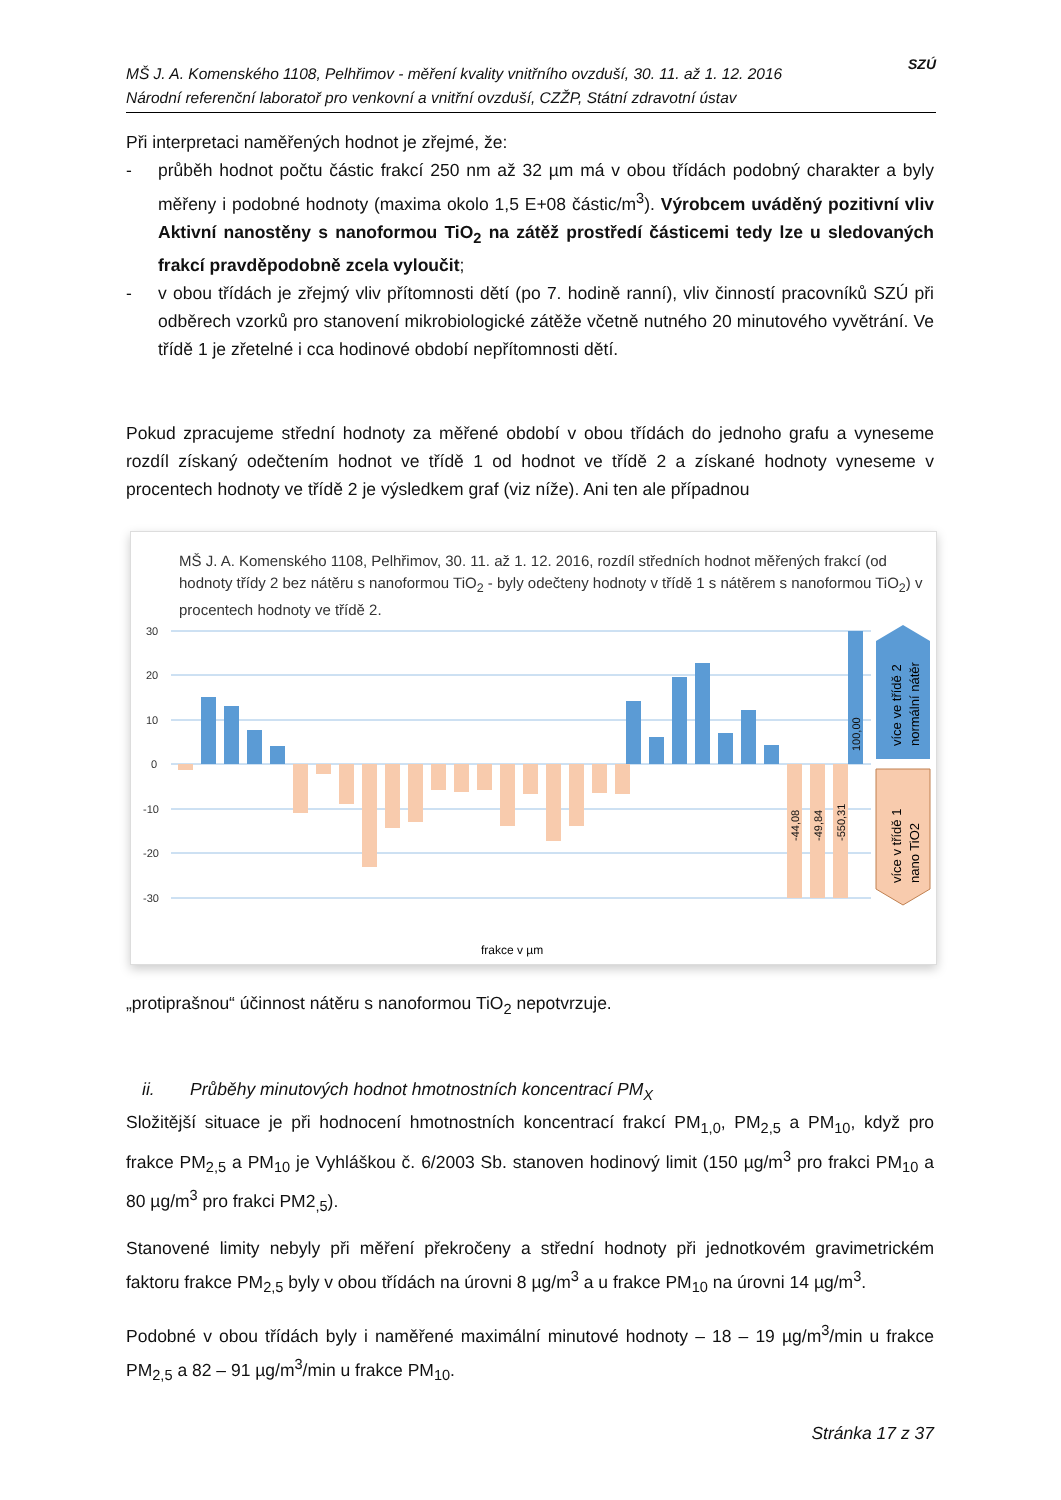MŠ J. A. Komenského 1108, Pelhřimov - měření kvality vnitřního ovzduší, 30. 11. až 1. 12. 2016
Národní referenční laboratoř pro venkovní a vnitřní ovzduší, CZŽP, Státní zdravotní ústav
SZÚ
Při interpretaci naměřených hodnot je zřejmé, že:
- průběh hodnot počtu částic frakcí 250 nm až 32 µm má v obou třídách podobný charakter a byly měřeny i podobné hodnoty (maxima okolo 1,5 E+08 částic/m<sup>3</sup>). Výrobcem uváděný pozitivní vliv Aktivní nanostěny s nanoformou TiO<sub>2</sub> na zátěž prostředí částicemi tedy lze u sledovaných frakcí pravděpodobně zcela vyloučit;
- v obou třídách je zřejmý vliv přítomnosti dětí (po 7. hodině ranní), vliv činností pracovníků SZÚ při odběrech vzorků pro stanovení mikrobiologické zátěže včetně nutného 20 minutového vyvětrání. Ve třídě 1 je zřetelné i cca hodinové období nepřítomnosti dětí.
Pokud zpracujeme střední hodnoty za měřené období v obou třídách do jednoho grafu a vyneseme rozdíl získaný odečtením hodnot ve třídě 1 od hodnot ve třídě 2 a získané hodnoty vyneseme v procentech hodnoty ve třídě 2 je výsledkem graf (viz níže). Ani ten ale případnou
MŠ J. A. Komenského 1108, Pelhřimov, 30. 11. až 1. 12. 2016, rozdíl středních hodnot měřených frakcí (od hodnoty třídy 2 bez nátěru s nanoformou TiO<sub>2</sub> - byly odečteny hodnoty v třídě 1 s nátěrem s nanoformou TiO<sub>2</sub>) v procentech hodnoty ve třídě 2.
30
20
10
0
-10
-20
-30
-44,08
-49,84
-550,31
100,00
více ve třídě 2
normální nátěr
více v třídě 1
nano TiO2
frakce v µm
„protiprašnou“ účinnost nátěru s nanoformou TiO<sub>2</sub> nepotvrzuje.
ii. Průběhy minutových hodnot hmotnostních koncentrací PM<sub>X</sub>
Složitější situace je při hodnocení hmotnostních koncentrací frakcí PM<sub>1,0</sub>, PM<sub>2,5</sub> a PM<sub>10</sub>, když pro frakce PM<sub>2,5</sub> a PM<sub>10</sub> je Vyhláškou č. 6/2003 Sb. stanoven hodinový limit (150 µg/m<sup>3</sup> pro frakci PM<sub>10</sub> a 80 µg/m<sup>3</sup> pro frakci PM2<sub>,5</sub>).
Stanovené limity nebyly při měření překročeny a střední hodnoty při jednotkovém gravimetrickém faktoru frakce PM<sub>2,5</sub> byly v obou třídách na úrovni 8 µg/m<sup>3</sup> a u frakce PM<sub>10</sub> na úrovni 14 µg/m<sup>3</sup>.
Podobné v obou třídách byly i naměřené maximální minutové hodnoty – 18 – 19 µg/m<sup>3</sup>/min u frakce PM<sub>2,5</sub> a 82 – 91 µg/m<sup>3</sup>/min u frakce PM<sub>10</sub>.
Stránka 17 z 37